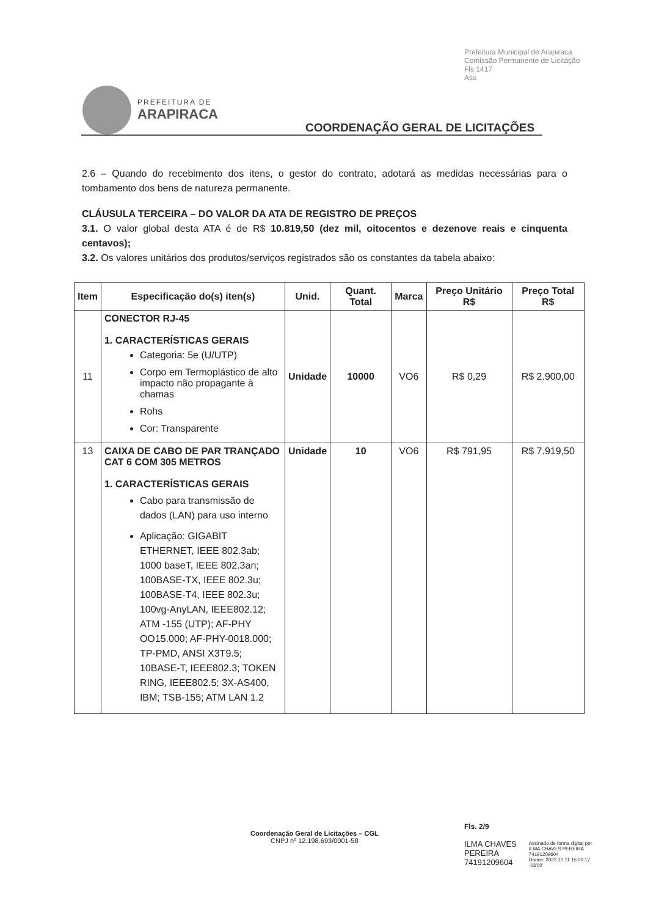Prefeitura Municipal de Arapiraca
Comissão Permanente de Licitação
Fls 1417
Ass
PREFEITURA DE
ARAPIRACA
COORDENAÇÃO GERAL DE LICITAÇÕES
2.6 – Quando do recebimento dos itens, o gestor do contrato, adotará as medidas necessárias para o tombamento dos bens de natureza permanente.
CLÁUSULA TERCEIRA – DO VALOR DA ATA DE REGISTRO DE PREÇOS
3.1. O valor global desta ATA é de R$ 10.819,50 (dez mil, oitocentos e dezenove reais e cinquenta centavos);
3.2. Os valores unitários dos produtos/serviços registrados são os constantes da tabela abaixo:
| Item | Especificação do(s) iten(s) | Unid. | Quant. Total | Marca | Preço Unitário R$ | Preço Total R$ |
| --- | --- | --- | --- | --- | --- | --- |
| 11 | CONECTOR RJ-45 1. CARACTERÍSTICAS GERAIS Categoria: 5e (U/UTP) Corpo em Termoplástico de alto impacto não propagante à chamas Rohs Cor: Transparente | Unidade | 10000 | VO6 | R$ 0,29 | R$ 2.900,00 |
| 13 | CAIXA DE CABO DE PAR TRANÇADO CAT 6 COM 305 METROS 1. CARACTERÍSTICAS GERAIS Cabo para transmissão de dados (LAN) para uso interno Aplicação: GIGABIT ETHERNET, IEEE 802.3ab; 1000 baseT, IEEE 802.3an; 100BASE-TX, IEEE 802.3u; 100BASE-T4, IEEE 802.3u; 100vg-AnyLAN, IEEE802.12; ATM -155 (UTP); AF-PHY OO15.000; AF-PHY-0018.000; TP-PMD, ANSI X3T9.5; 10BASE-T, IEEE802.3; TOKEN RING, IEEE802.5; 3X-AS400, IBM; TSB-155; ATM LAN 1.2 | Unidade | 10 | VO6 | R$ 791,95 | R$ 7.919,50 |
Coordenação Geral de Licitações – CGL
CNPJ nº 12.198.693/0001-58
Fls. 2/9
ILMA CHAVES
PEREIRA
74191209604
Assinado de forma digital por
ILMA CHAVES PEREIRA
74191209604
Dados: 2022.10.11 15:00:17
-03'00'